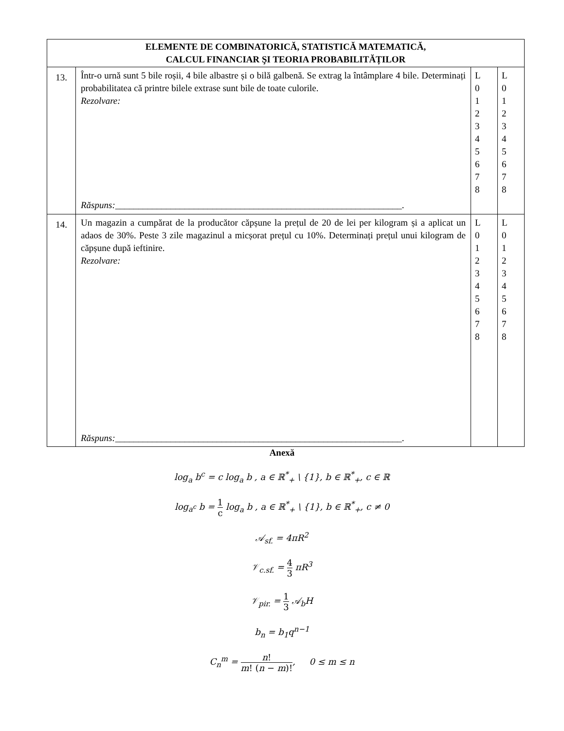| ELEMENTE DE COMBINATORICĂ, STATISTICĂ MATEMATICĂ, CALCUL FINANCIAR ŞI TEORIA PROBABILITĂȚILOR | | | |
| --- | --- | --- | --- |
| 13. | Într-o urnă sunt 5 bile roșii, 4 bile albastre și o bilă galbenă. Se extrag la întâmplare 4 bile. Determinați probabilitatea că printre bilele extrase sunt bile de toate culorile. Rezolvare: Răspuns: ______________________________________________________________. | L 0 1 2 3 4 5 6 7 8 | L 0 1 2 3 4 5 6 7 8 |
| 14. | Un magazin a cumpărat de la producător căpșune la prețul de 20 de lei per kilogram și a aplicat un adaos de 30%. Peste 3 zile magazinul a micșorat prețul cu 10%. Determinați prețul unui kilogram de căpșune după ieftinire. Rezolvare: Răspuns: ______________________________________________________________. | L 0 1 2 3 4 5 6 7 8 | L 0 1 2 3 4 5 6 7 8 |
Anexă
log<sub>a</sub> b<sup>c</sup> = c log<sub>a</sub> b , a ∈ ℝ<sup>*</sup><sub>+</sub> \ {1}, b ∈ ℝ<sup>*</sup><sub>+</sub>, c ∈ ℝ
log<sub>a<sup>c</sup></sub> b = 1 c log<sub>a</sub> b , a ∈ ℝ<sup>*</sup><sub>+</sub> \ {1}, b ∈ ℝ<sup>*</sup><sub>+</sub>, c ≠ 0
𝒜<sub>sf.</sub> = 4πR<sup>2</sup>
𝒱<sub>c.sf.</sub> = 4 3 πR<sup>3</sup>
𝒱<sub>pir.</sub> = 1 3 𝒜<sub>b</sub>H
b<sub>n</sub> = b<sub>1</sub>q<sup>n−1</sup>
C<sub>n</sub><sup>m</sup> = n! m! (n − m)!, 0 ≤ m ≤ n